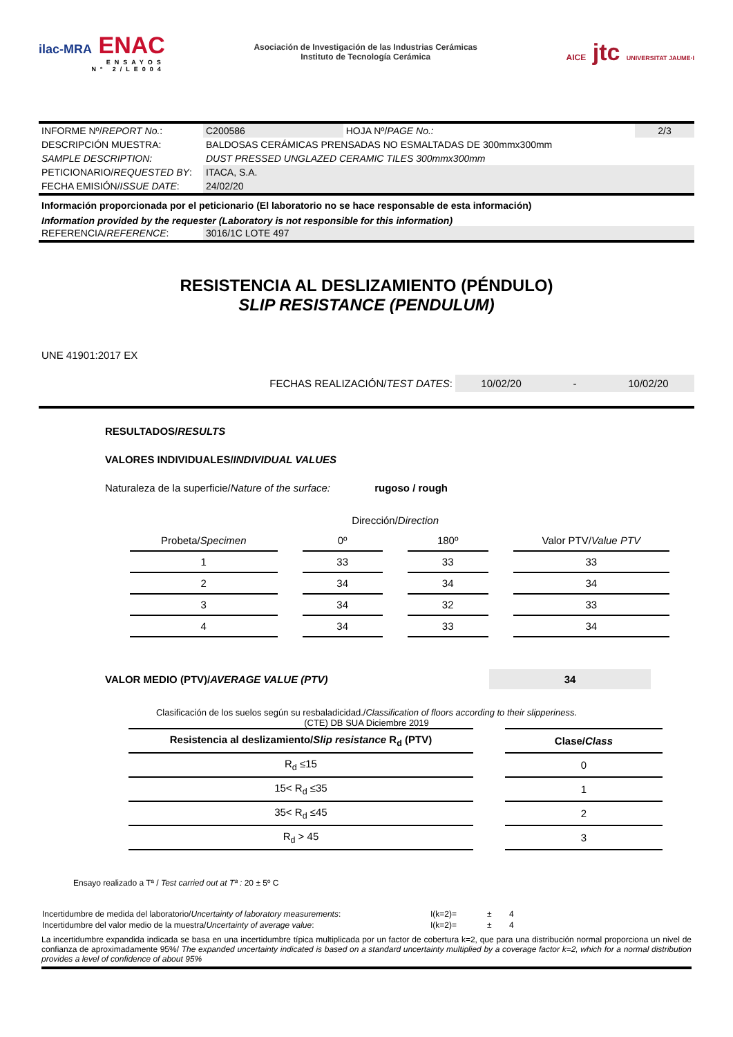ilac-MRA ENAC
ENSAYOS
Nº 2/LE004
Asociación de Investigación de las Industrias Cerámicas
Instituto de Tecnología Cerámica
AICE jtc UNIVERSITAT JAUME·I
| INFORME Nº/ REPORT No. : | C200586 | HOJA Nº/ PAGE No.: | 2/3 |
| DESCRIPCIÓN MUESTRA: | BALDOSAS CERÁMICAS PRENSADAS NO ESMALTADAS DE 300mmx300mm | | |
| SAMPLE DESCRIPTION: | DUST PRESSED UNGLAZED CERAMIC TILES 300mmx300mm | | |
| PETICIONARIO/ REQUESTED BY : | ITACA, S.A. | | |
| FECHA EMISIÓN/ ISSUE DATE : | 24/02/20 | | |
Información proporcionada por el peticionario (El laboratorio no se hace responsable de esta información)
Information provided by the requester (Laboratory is not responsible for this information)
| REFERENCIA/ REFERENCE : | 3016/1C LOTE 497 |
RESISTENCIA AL DESLIZAMIENTO (PÉNDULO)
SLIP RESISTANCE (PENDULUM)
UNE 41901:2017 EX
FECHAS REALIZACIÓN/TEST DATES: 10/02/20 - 10/02/20
RESULTADOS/RESULTS
VALORES INDIVIDUALES/INDIVIDUAL VALUES
Naturaleza de la superficie/Nature of the surface: rugoso / rough
| | Dirección/ Direction | | |
| --- | --- | --- | --- |
| Probeta/ Specimen | 0º | 180º | Valor PTV/ Value PTV |
| 1 | 33 | 33 | 33 |
| 2 | 34 | 34 | 34 |
| 3 | 34 | 32 | 33 |
| 4 | 34 | 33 | 34 |
VALOR MEDIO (PTV)/AVERAGE VALUE (PTV) 34
Clasificación de los suelos según su resbaladicidad./Classification of floors according to their slipperiness.
(CTE) DB SUA Diciembre 2019
| Resistencia al deslizamiento/ Slip resistance R<sub>d</sub> (PTV) | Clase/ Class |
| --- | --- |
| R<sub>d</sub> ≤15 | 0 |
| 15< R<sub>d</sub> ≤35 | 1 |
| 35< R<sub>d</sub> ≤45 | 2 |
| R<sub>d</sub> > 45 | 3 |
Ensayo realizado a Tª / Test carried out at Tª : 20 ± 5º C
| Incertidumbre de medida del laboratorio/ Uncertainty of laboratory measurements : | I(k=2)= | ± | 4 |
| Incertidumbre del valor medio de la muestra/ Uncertainty of average value : | I(k=2)= | ± | 4 |
La incertidumbre expandida indicada se basa en una incertidumbre típica multiplicada por un factor de cobertura k=2, que para una distribución normal proporciona un nivel de confianza de aproximadamente 95%/ The expanded uncertainty indicated is based on a standard uncertainty multiplied by a coverage factor k=2, which for a normal distribution provides a level of confidence of about 95%